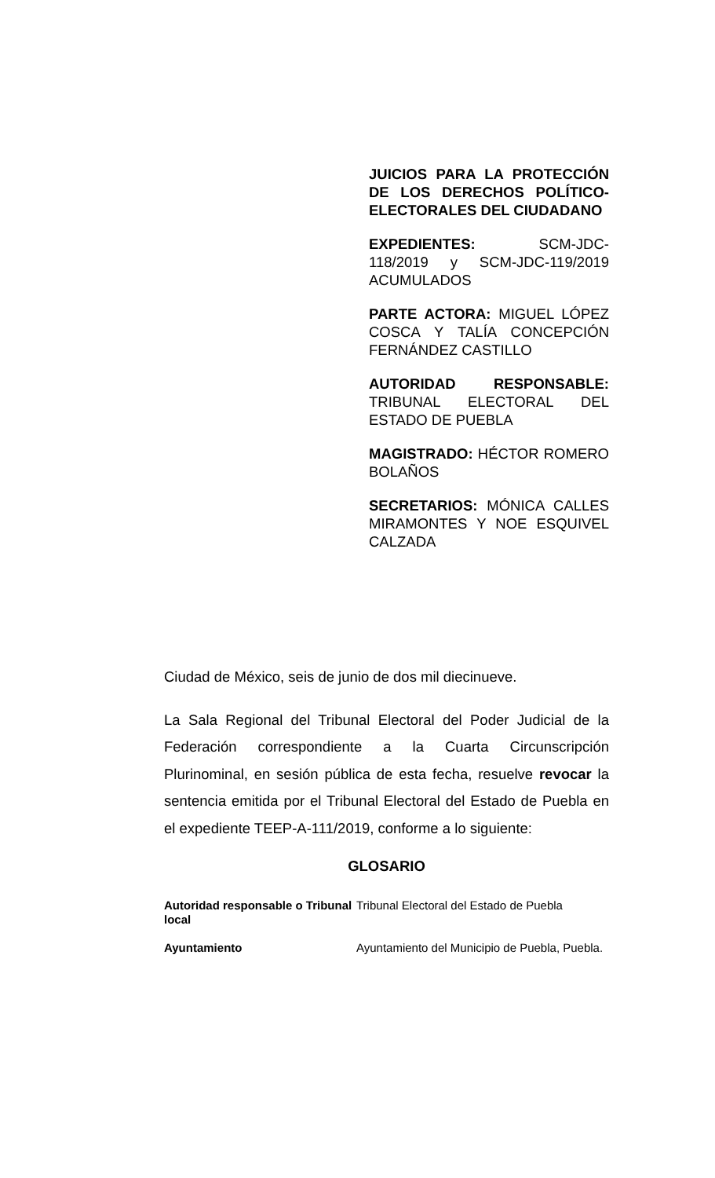JUICIOS PARA LA PROTECCIÓN DE LOS DERECHOS POLÍTICO-ELECTORALES DEL CIUDADANO
EXPEDIENTES: SCM-JDC-118/2019 y SCM-JDC-119/2019 ACUMULADOS
PARTE ACTORA: MIGUEL LÓPEZ COSCA Y TALÍA CONCEPCIÓN FERNÁNDEZ CASTILLO
AUTORIDAD RESPONSABLE: TRIBUNAL ELECTORAL DEL ESTADO DE PUEBLA
MAGISTRADO: HÉCTOR ROMERO BOLAÑOS
SECRETARIOS: MÓNICA CALLES MIRAMONTES Y NOE ESQUIVEL CALZADA
Ciudad de México, seis de junio de dos mil diecinueve.
La Sala Regional del Tribunal Electoral del Poder Judicial de la Federación correspondiente a la Cuarta Circunscripción Plurinominal, en sesión pública de esta fecha, resuelve revocar la sentencia emitida por el Tribunal Electoral del Estado de Puebla en el expediente TEEP-A-111/2019, conforme a lo siguiente:
GLOSARIO
| Autoridad responsable o Tribunal local | Tribunal Electoral del Estado de Puebla |
| Ayuntamiento | Ayuntamiento del Municipio de Puebla, Puebla. |